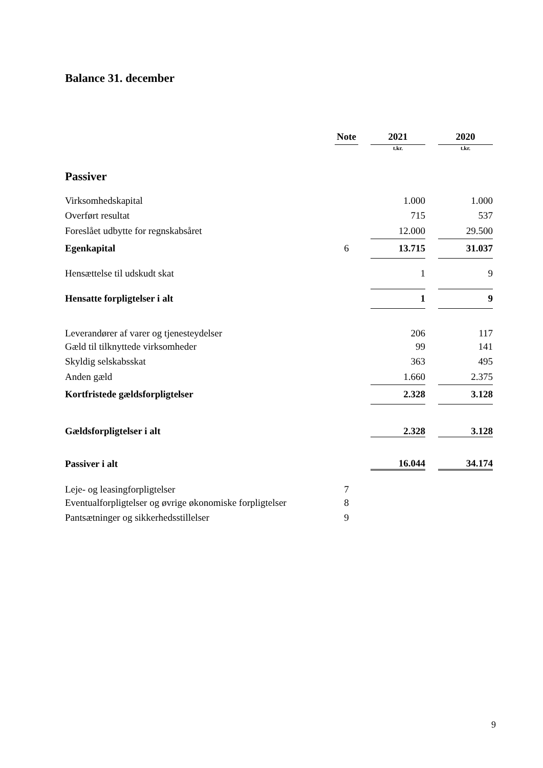Balance 31. december
| | Note | | 2021 | | 2020 |
| | | | t.kr. | | t.kr. |
| Passiver | | | | | |
| Virksomhedskapital | | | 1.000 | | 1.000 |
| Overført resultat | | | 715 | | 537 |
| Foreslået udbytte for regnskabsåret | | | 12.000 | | 29.500 |
| Egenkapital | 6 | | 13.715 | | 31.037 |
| Hensættelse til udskudt skat | | | 1 | | 9 |
| Hensatte forpligtelser i alt | | | 1 | | 9 |
| Leverandører af varer og tjenesteydelser | | | 206 | | 117 |
| Gæld til tilknyttede virksomheder | | | 99 | | 141 |
| Skyldig selskabsskat | | | 363 | | 495 |
| Anden gæld | | | 1.660 | | 2.375 |
| Kortfristede gældsforpligtelser | | | 2.328 | | 3.128 |
| Gældsforpligtelser i alt | | | 2.328 | | 3.128 |
| Passiver i alt | | | 16.044 | | 34.174 |
| Leje- og leasingforpligtelser | 7 | | | | |
| Eventualforpligtelser og øvrige økonomiske forpligtelser | 8 | | | | |
| Pantsætninger og sikkerhedsstillelser | 9 | | | | |
9